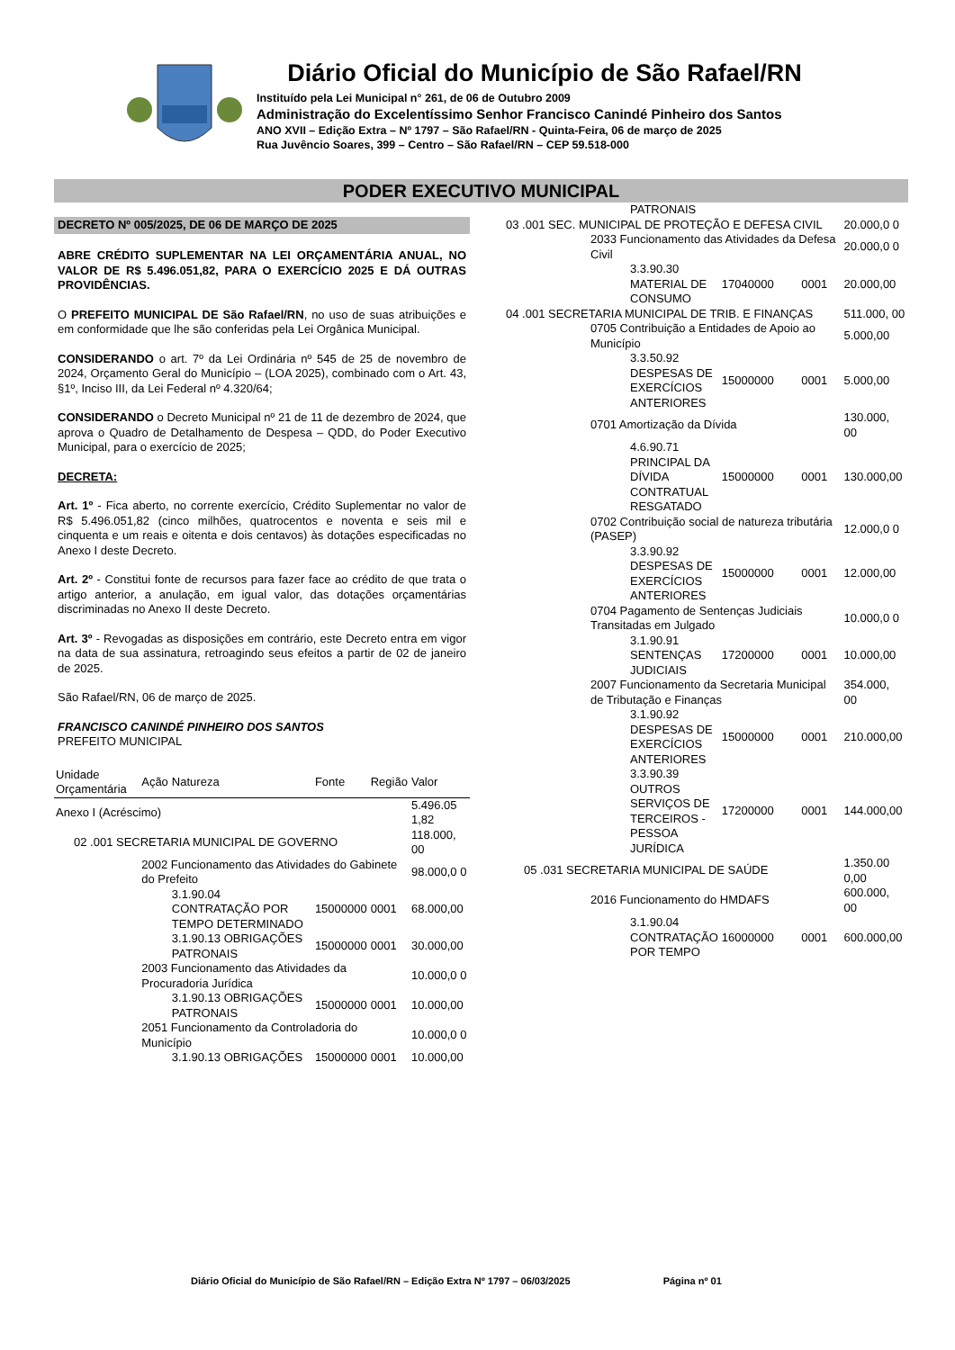Diário Oficial do Município de São Rafael/RN
Instituído pela Lei Municipal n° 261, de 06 de Outubro 2009
Administração do Excelentíssimo Senhor Francisco Canindé Pinheiro dos Santos
ANO XVII – Edição Extra – Nº 1797 – São Rafael/RN - Quinta-Feira, 06 de março de 2025
Rua Juvêncio Soares, 399 – Centro – São Rafael/RN – CEP 59.518-000
PODER EXECUTIVO MUNICIPAL
DECRETO Nº 005/2025, DE 06 DE MARÇO DE 2025
ABRE CRÉDITO SUPLEMENTAR NA LEI ORÇAMENTÁRIA ANUAL, NO VALOR DE R$ 5.496.051,82, PARA O EXERCÍCIO 2025 E DÁ OUTRAS PROVIDÊNCIAS.
O PREFEITO MUNICIPAL DE São Rafael/RN, no uso de suas atribuições e em conformidade que lhe são conferidas pela Lei Orgânica Municipal.
CONSIDERANDO o art. 7º da Lei Ordinária nº 545 de 25 de novembro de 2024, Orçamento Geral do Município – (LOA 2025), combinado com o Art. 43, §1º, Inciso III, da Lei Federal nº 4.320/64;
CONSIDERANDO o Decreto Municipal nº 21 de 11 de dezembro de 2024, que aprova o Quadro de Detalhamento de Despesa – QDD, do Poder Executivo Municipal, para o exercício de 2025;
DECRETA:
Art. 1º - Fica aberto, no corrente exercício, Crédito Suplementar no valor de R$ 5.496.051,82 (cinco milhões, quatrocentos e noventa e seis mil e cinquenta e um reais e oitenta e dois centavos) às dotações especificadas no Anexo I deste Decreto.
Art. 2º - Constitui fonte de recursos para fazer face ao crédito de que trata o artigo anterior, a anulação, em igual valor, das dotações orçamentárias discriminadas no Anexo II deste Decreto.
Art. 3º - Revogadas as disposições em contrário, este Decreto entra em vigor na data de sua assinatura, retroagindo seus efeitos a partir de 02 de janeiro de 2025.
São Rafael/RN, 06 de março de 2025.
FRANCISCO CANINDÉ PINHEIRO DOS SANTOS
PREFEITO MUNICIPAL
| Unidade Orçamentária | Ação | Natureza | Fonte | Região | Valor |
| --- | --- | --- | --- | --- | --- |
| Anexo I (Acréscimo) | | | | | 5.496.05 1,82 |
| 02 .001 SECRETARIA MUNICIPAL DE GOVERNO | | | | | 118.000, 00 |
| | 2002 Funcionamento das Atividades do Gabinete do Prefeito | | | | 98.000,0 0 |
| | | 3.1.90.04 CONTRATAÇÃO POR TEMPO DETERMINADO | 15000000 | 0001 | 68.000,00 |
| | | 3.1.90.13 OBRIGAÇÕES PATRONAIS | 15000000 | 0001 | 30.000,00 |
| | 2003 Funcionamento das Atividades da Procuradoria Jurídica | | | | 10.000,0 0 |
| | | 3.1.90.13 OBRIGAÇÕES PATRONAIS | 15000000 | 0001 | 10.000,00 |
| | 2051 Funcionamento da Controladoria do Município | | | | 10.000,0 0 |
| | | 3.1.90.13 OBRIGAÇÕES | 15000000 | 0001 | 10.000,00 |
| | | PATRONAIS | | | |
| 03 .001 SEC. MUNICIPAL DE PROTEÇÃO E DEFESA CIVIL | | | | | 20.000,0 0 |
| | 2033 Funcionamento das Atividades da Defesa Civil | | | | 20.000,0 0 |
| | | 3.3.90.30 MATERIAL DE CONSUMO | 17040000 | 0001 | 20.000,00 |
| 04 .001 SECRETARIA MUNICIPAL DE TRIB. E FINANÇAS | | | | | 511.000, 00 |
| | 0705 Contribuição a Entidades de Apoio ao Município | | | | 5.000,00 |
| | | 3.3.50.92 DESPESAS DE EXERCÍCIOS ANTERIORES | 15000000 | 0001 | 5.000,00 |
| | 0701 Amortização da Dívida | | | | 130.000, 00 |
| | | 4.6.90.71 PRINCIPAL DA DÍVIDA CONTRATUAL RESGATADO | 15000000 | 0001 | 130.000,00 |
| | 0702 Contribuição social de natureza tributária (PASEP) | | | | 12.000,0 0 |
| | | 3.3.90.92 DESPESAS DE EXERCÍCIOS ANTERIORES | 15000000 | 0001 | 12.000,00 |
| | 0704 Pagamento de Sentenças Judiciais Transitadas em Julgado | | | | 10.000,0 0 |
| | | 3.1.90.91 SENTENÇAS JUDICIAIS | 17200000 | 0001 | 10.000,00 |
| | 2007 Funcionamento da Secretaria Municipal de Tributação e Finanças | | | | 354.000, 00 |
| | | 3.1.90.92 DESPESAS DE EXERCÍCIOS ANTERIORES | 15000000 | 0001 | 210.000,00 |
| | | 3.3.90.39 OUTROS SERVIÇOS DE TERCEIROS - PESSOA JURÍDICA | 17200000 | 0001 | 144.000,00 |
| 05 .031 SECRETARIA MUNICIPAL DE SAÚDE | | | | | 1.350.00 0,00 |
| | 2016 Funcionamento do HMDAFS | | | | 600.000, 00 |
| | | 3.1.90.04 CONTRATAÇÃO POR TEMPO | 16000000 | 0001 | 600.000,00 |
Diário Oficial do Município de São Rafael/RN – Edição Extra Nº 1797 – 06/03/2025 Página nº 01